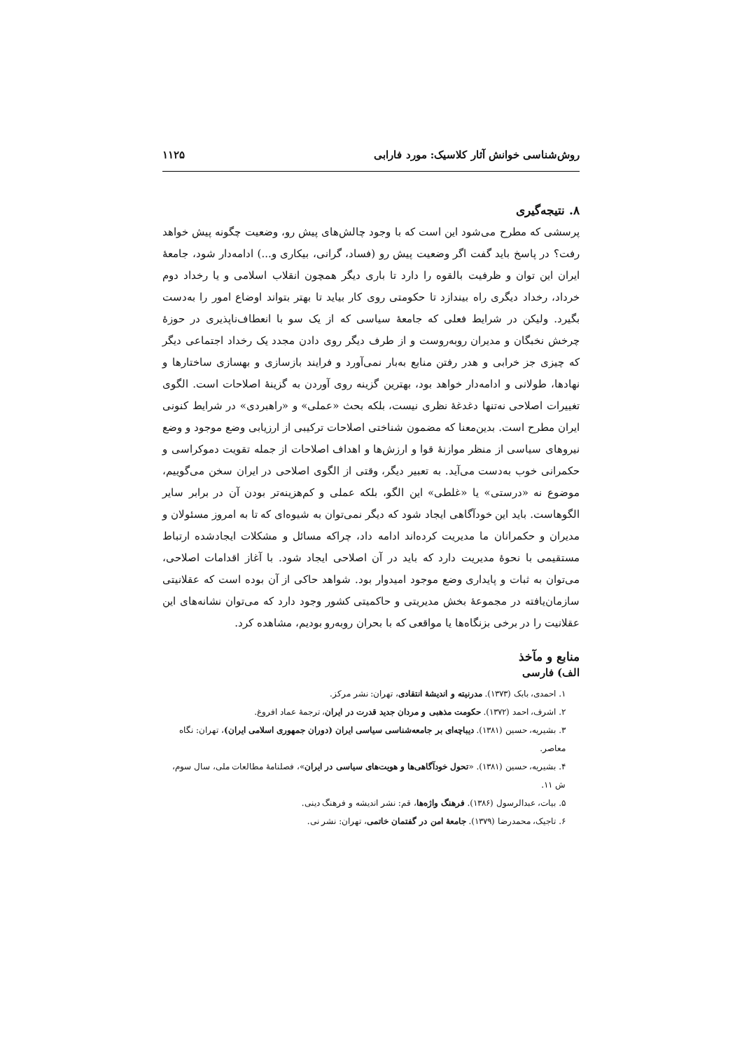روش‌شناسی خوانش آثار کلاسیک: مورد فارابی ۱۱۲۵
۸. نتیجه‌گیری
پرسشی که مطرح می‌شود این است که با وجود چالش‌های پیش رو، وضعیت چگونه پیش خواهد رفت؟ در پاسخ باید گفت اگر وضعیت پیش رو (فساد، گرانی، بیکاری و...) ادامه‌دار شود، جامعهٔ ایران این توان و ظرفیت بالقوه را دارد تا باری دیگر همچون انقلاب اسلامی و یا رخداد دوم خرداد، رخداد دیگری راه بیندازد تا حکومتی روی کار بیاید تا بهتر بتواند اوضاع امور را به‌دست بگیرد. ولیکن در شرایط فعلی که جامعهٔ سیاسی که از یک سو با انعطاف‌ناپذیری در حوزهٔ چرخش نخبگان و مدیران روبه‌روست و از طرف دیگر روی دادن مجدد یک رخداد اجتماعی دیگر که چیزی جز خرابی و هدر رفتن منابع به‌بار نمی‌آورد و فرایند بازسازی و بهسازی ساختارها و نهادها، طولانی و ادامه‌دار خواهد بود، بهترین گزینه روی آوردن به گزینهٔ اصلاحات است. الگوی تغییرات اصلاحی نه‌تنها دغدغهٔ نظری نیست، بلکه بحث «عملی» و «راهبردی» در شرایط کنونی ایران مطرح است. بدین‌معنا که مضمون شناختی اصلاحات ترکیبی از ارزیابی وضع موجود و وضع نیروهای سیاسی از منظر موازنهٔ قوا و ارزش‌ها و اهداف اصلاحات از جمله تقویت دموکراسی و حکمرانی خوب به‌دست می‌آید. به تعبیر دیگر، وقتی از الگوی اصلاحی در ایران سخن می‌گوییم، موضوع نه «درستی» یا «غلطی» این الگو، بلکه عملی و کم‌هزینه‌تر بودن آن در برابر سایر الگوهاست. باید این خودآگاهی ایجاد شود که دیگر نمی‌توان به شیوه‌ای که تا به امروز مسئولان و مدیران و حکمرانان ما مدیریت کرده‌اند ادامه داد، چراکه مسائل و مشکلات ایجادشده ارتباط مستقیمی با نحوهٔ مدیریت دارد که باید در آن اصلاحی ایجاد شود. با آغاز اقدامات اصلاحی، می‌توان به ثبات و پایداری وضع موجود امیدوار بود. شواهد حاکی از آن بوده است که عقلانیتی سازمان‌یافته در مجموعهٔ بخش مدیریتی و حاکمیتی کشور وجود دارد که می‌توان نشانه‌های این عقلانیت را در برخی بزنگاه‌ها یا مواقعی که با بحران روبه‌رو بودیم، مشاهده کرد.
منابع و مآخذ
الف) فارسی
۱. احمدی، بابک (۱۳۷۳). مدرنیته و اندیشهٔ انتقادی، تهران: نشر مرکز.
۲. اشرف، احمد (۱۳۷۲). حکومت مذهبی و مردان جدید قدرت در ایران، ترجمهٔ عماد افروغ.
۳. بشیریه، حسین (۱۳۸۱). دیباچه‌ای بر جامعه‌شناسی سیاسی ایران (دوران جمهوری اسلامی ایران)، تهران: نگاه معاصر.
۴. بشیریه، حسین (۱۳۸۱). «تحول خودآگاهی‌ها و هویت‌های سیاسی در ایران»، فصلنامهٔ مطالعات ملی، سال سوم، ش ۱۱.
۵. بیات، عبدالرسول (۱۳۸۶). فرهنگ واژه‌ها، قم: نشر اندیشه و فرهنگ دینی.
۶. تاجیک، محمدرضا (۱۳۷۹). جامعهٔ امن در گفتمان خاتمی، تهران: نشر نی.